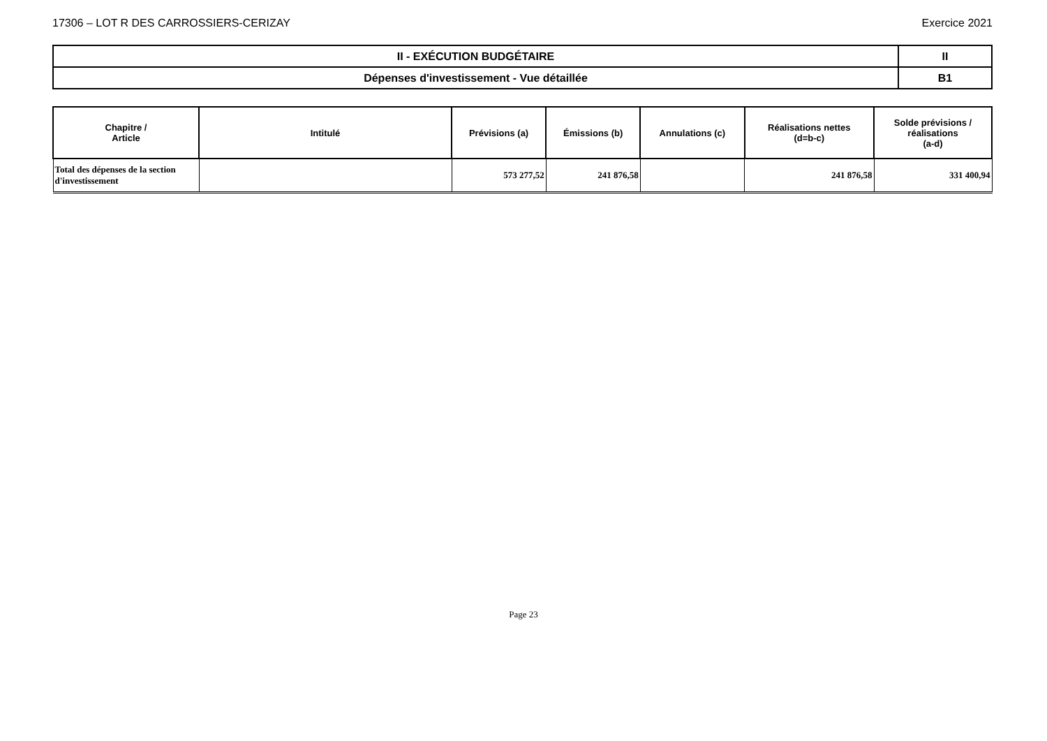17306 – LOT R DES CARROSSIERS-CERIZAY Exercice 2021
| II - EXÉCUTION BUDGÉTAIRE | II |
| Dépenses d'investissement - Vue détaillée | B1 |
| Chapitre / Article | Intitulé | Prévisions (a) | Émissions (b) | Annulations (c) | Réalisations nettes (d=b-c) | Solde prévisions / réalisations (a-d) |
| --- | --- | --- | --- | --- | --- | --- |
| Total des dépenses de la section d'investissement | | 573 277,52 | 241 876,58 | | 241 876,58 | 331 400,94 |
Page 23